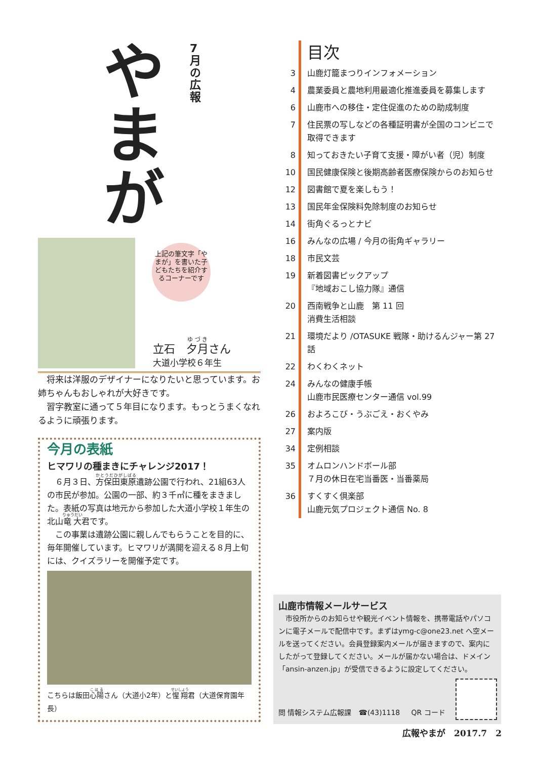や
ま
が
7
月
の
広
報
上記の筆文字「やまが」を書いた子どもたちを紹介するコーナーです
立石　夕月さん
大道小学校６年生
　将来は洋服のデザイナーになりたいと思っています。お姉ちゃんもおしゃれが大好きです。
　習字教室に通って５年目になります。もっとうまくなれるように頑張ります。
今月の表紙
ヒマワリの種まきにチャレンジ2017！
　６月３日、方保田東原遺跡公園で行われ、21組63人の市民が参加。公園の一部、約３千㎡に種をまきました。表紙の写真は地元から参加した大道小学校１年生の北山竜大君です。
　この事業は遺跡公園に親しんでもらうことを目的に、毎年開催しています。ヒマワリが満開を迎える８月上旬には、クイズラリーを開催予定です。
こちらは飯田心陽さん（大道小2年）と惺翔君（大道保育園年長）
| | 目次 |
| 3 | 山鹿灯籠まつりインフォメーション |
| 4 | 農業委員と農地利用最適化推進委員を募集します |
| 6 | 山鹿市への移住・定住促進のための助成制度 |
| 7 | 住民票の写しなどの各種証明書が全国のコンビニで取得できます |
| 8 | 知っておきたい子育て支援・障がい者（児）制度 |
| 10 | 国民健康保険と後期高齢者医療保険からのお知らせ |
| 12 | 図書館で夏を楽しもう！ |
| 13 | 国民年金保険料免除制度のお知らせ |
| 14 | 街角ぐるっとナビ |
| 16 | みんなの広場 / 今月の街角ギャラリー |
| 18 | 市民文芸 |
| 19 | 新着図書ピックアップ 『地域おこし協力隊』通信 |
| 20 | 西南戦争と山鹿 第 11 回 消費生活相談 |
| 21 | 環境だより /OTASUKE 戦隊・助けるんジャー第 27 話 |
| 22 | わくわくネット |
| 24 | みんなの健康手帳 山鹿市民医療センター通信 vol.99 |
| 26 | およろこび・うぶごえ・おくやみ |
| 27 | 案内版 |
| 34 | 定例相談 |
| 35 | オムロンハンドボール部 ７月の休日在宅当番医・当番薬局 |
| 36 | すくすく倶楽部 山鹿元気プロジェクト通信 No. 8 |
山鹿市情報メールサービス
　市役所からのお知らせや観光イベント情報を、携帯電話やパソコンに電子メールで配信中です。まずはymg-c@one23.net へ空メールを送ってください。会員登録案内メールが届きますので、案内にしたがって登録してください。メールが届かない場合は、ドメイン「ansin-anzen.jp」が受信できるように設定してください。
問 情報システム広報課　☎(43)1118 QR コード
広報やまが　2017.7　2